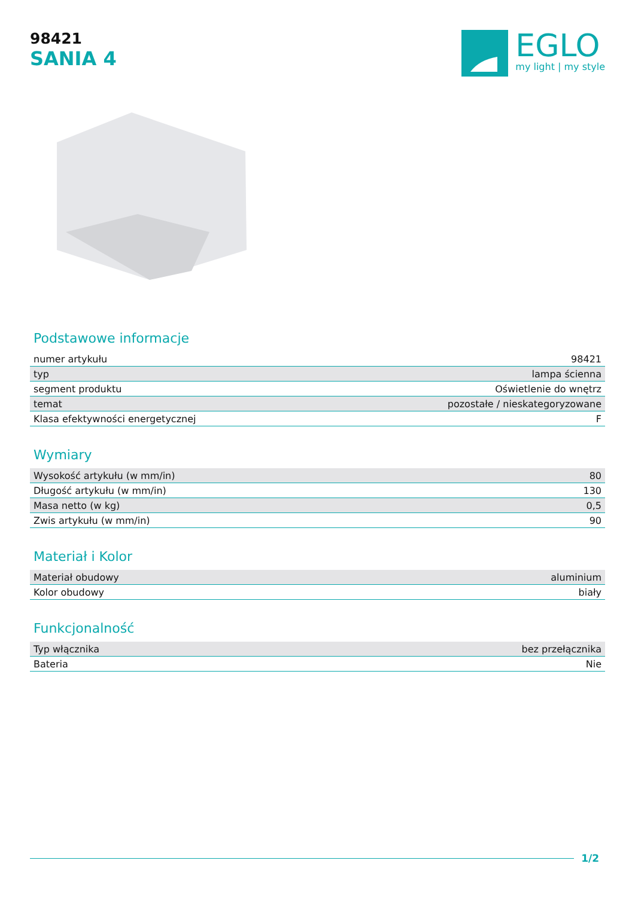98421
SANIA 4
EGLO
my light | my style
Podstawowe informacje
| numer artykułu | 98421 |
| typ | lampa ścienna |
| segment produktu | Oświetlenie do wnętrz |
| temat | pozostałe / nieskategoryzowane |
| Klasa efektywności energetycznej | F |
Wymiary
| Wysokość artykułu (w mm/in) | 80 |
| Długość artykułu (w mm/in) | 130 |
| Masa netto (w kg) | 0,5 |
| Zwis artykułu (w mm/in) | 90 |
Materiał i Kolor
| Materiał obudowy | aluminium |
| Kolor obudowy | biały |
Funkcjonalność
| Typ włącznika | bez przełącznika |
| Bateria | Nie |
1/2